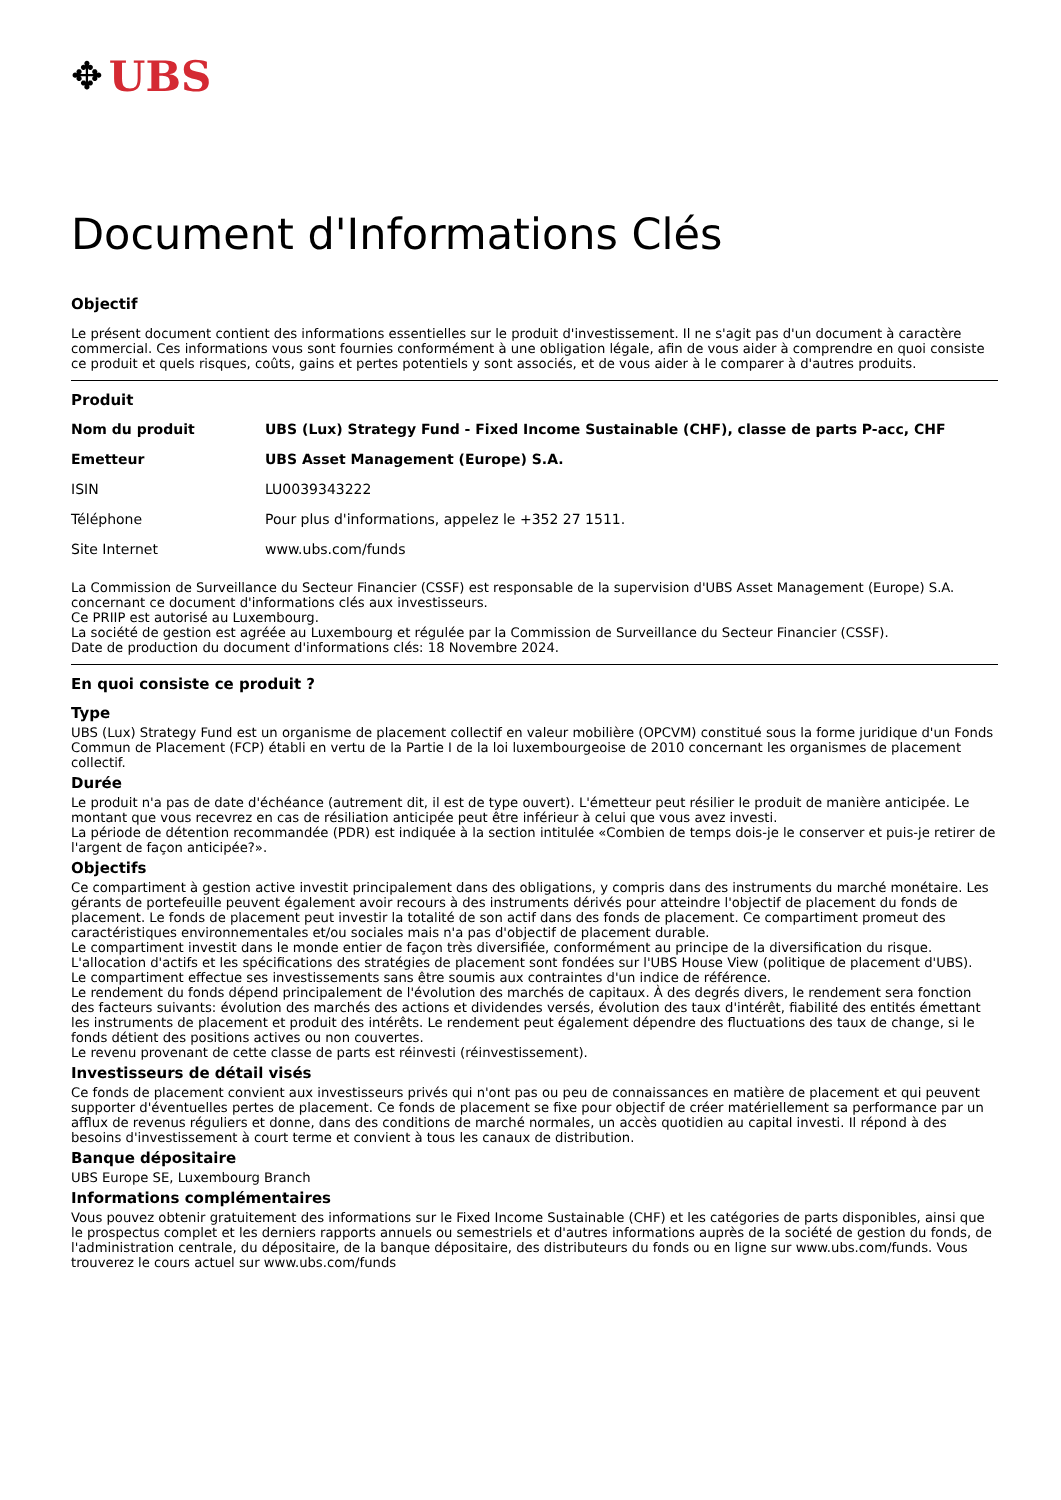✥ UBS
Document d'Informations Clés
Objectif
Le présent document contient des informations essentielles sur le produit d'investissement. Il ne s'agit pas d'un document à caractère commercial. Ces informations vous sont fournies conformément à une obligation légale, afin de vous aider à comprendre en quoi consiste ce produit et quels risques, coûts, gains et pertes potentiels y sont associés, et de vous aider à le comparer à d'autres produits.
Produit
| Nom du produit | UBS (Lux) Strategy Fund - Fixed Income Sustainable (CHF), classe de parts P-acc, CHF |
| Emetteur | UBS Asset Management (Europe) S.A. |
| ISIN | LU0039343222 |
| Téléphone | Pour plus d'informations, appelez le +352 27 1511. |
| Site Internet | www.ubs.com/funds |
La Commission de Surveillance du Secteur Financier (CSSF) est responsable de la supervision d'UBS Asset Management (Europe) S.A. concernant ce document d'informations clés aux investisseurs.
Ce PRIIP est autorisé au Luxembourg.
La société de gestion est agréée au Luxembourg et régulée par la Commission de Surveillance du Secteur Financier (CSSF).
Date de production du document d'informations clés: 18 Novembre 2024.
En quoi consiste ce produit ?
Type
UBS (Lux) Strategy Fund est un organisme de placement collectif en valeur mobilière (OPCVM) constitué sous la forme juridique d'un Fonds Commun de Placement (FCP) établi en vertu de la Partie I de la loi luxembourgeoise de 2010 concernant les organismes de placement collectif.
Durée
Le produit n'a pas de date d'échéance (autrement dit, il est de type ouvert). L'émetteur peut résilier le produit de manière anticipée. Le montant que vous recevrez en cas de résiliation anticipée peut être inférieur à celui que vous avez investi.
La période de détention recommandée (PDR) est indiquée à la section intitulée «Combien de temps dois-je le conserver et puis-je retirer de l'argent de façon anticipée?».
Objectifs
Ce compartiment à gestion active investit principalement dans des obligations, y compris dans des instruments du marché monétaire. Les gérants de portefeuille peuvent également avoir recours à des instruments dérivés pour atteindre l'objectif de placement du fonds de placement. Le fonds de placement peut investir la totalité de son actif dans des fonds de placement. Ce compartiment promeut des caractéristiques environnementales et/ou sociales mais n'a pas d'objectif de placement durable.
Le compartiment investit dans le monde entier de façon très diversifiée, conformément au principe de la diversification du risque. L'allocation d'actifs et les spécifications des stratégies de placement sont fondées sur l'UBS House View (politique de placement d'UBS).
Le compartiment effectue ses investissements sans être soumis aux contraintes d'un indice de référence.
Le rendement du fonds dépend principalement de l'évolution des marchés de capitaux. À des degrés divers, le rendement sera fonction des facteurs suivants: évolution des marchés des actions et dividendes versés, évolution des taux d'intérêt, fiabilité des entités émettant les instruments de placement et produit des intérêts. Le rendement peut également dépendre des fluctuations des taux de change, si le fonds détient des positions actives ou non couvertes.
Le revenu provenant de cette classe de parts est réinvesti (réinvestissement).
Investisseurs de détail visés
Ce fonds de placement convient aux investisseurs privés qui n'ont pas ou peu de connaissances en matière de placement et qui peuvent supporter d'éventuelles pertes de placement. Ce fonds de placement se fixe pour objectif de créer matériellement sa performance par un afflux de revenus réguliers et donne, dans des conditions de marché normales, un accès quotidien au capital investi. Il répond à des besoins d'investissement à court terme et convient à tous les canaux de distribution.
Banque dépositaire
UBS Europe SE, Luxembourg Branch
Informations complémentaires
Vous pouvez obtenir gratuitement des informations sur le Fixed Income Sustainable (CHF) et les catégories de parts disponibles, ainsi que le prospectus complet et les derniers rapports annuels ou semestriels et d'autres informations auprès de la société de gestion du fonds, de l'administration centrale, du dépositaire, de la banque dépositaire, des distributeurs du fonds ou en ligne sur www.ubs.com/funds. Vous trouverez le cours actuel sur www.ubs.com/funds